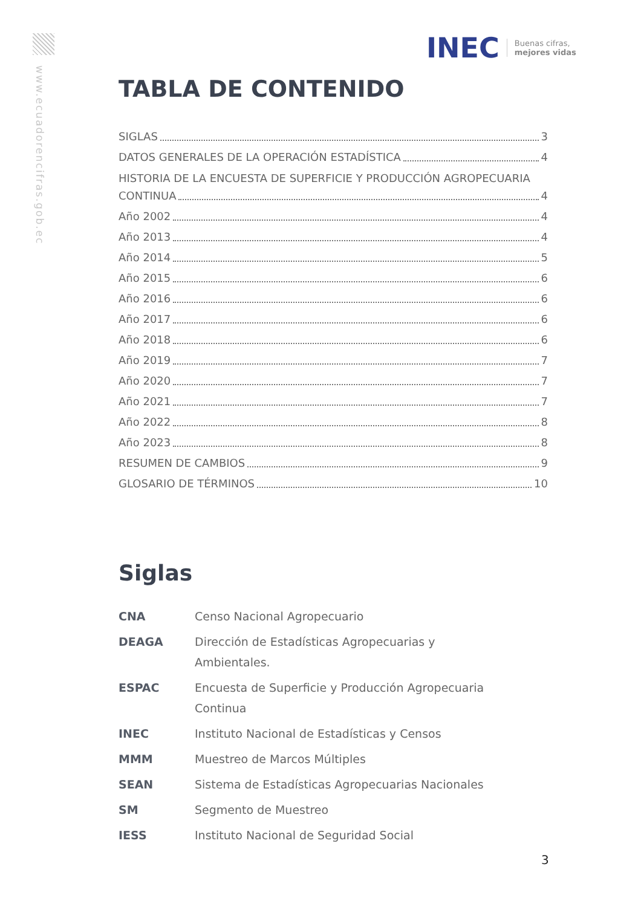www.ecuadorencifras.gob.ec
INEC Buenas cifras,
mejores vidas
TABLA DE CONTENIDO
SIGLAS 3
DATOS GENERALES DE LA OPERACIÓN ESTADÍSTICA 4
HISTORIA DE LA ENCUESTA DE SUPERFICIE Y PRODUCCIÓN AGROPECUARIA
CONTINUA 4
Año 2002 4
Año 2013 4
Año 2014 5
Año 2015 6
Año 2016 6
Año 2017 6
Año 2018 6
Año 2019 7
Año 2020 7
Año 2021 7
Año 2022 8
Año 2023 8
RESUMEN DE CAMBIOS 9
GLOSARIO DE TÉRMINOS 10
Siglas
| CNA | Censo Nacional Agropecuario |
| DEAGA | Dirección de Estadísticas Agropecuarias y Ambientales. |
| ESPAC | Encuesta de Superficie y Producción Agropecuaria Continua |
| INEC | Instituto Nacional de Estadísticas y Censos |
| MMM | Muestreo de Marcos Múltiples |
| SEAN | Sistema de Estadísticas Agropecuarias Nacionales |
| SM | Segmento de Muestreo |
| IESS | Instituto Nacional de Seguridad Social |
3